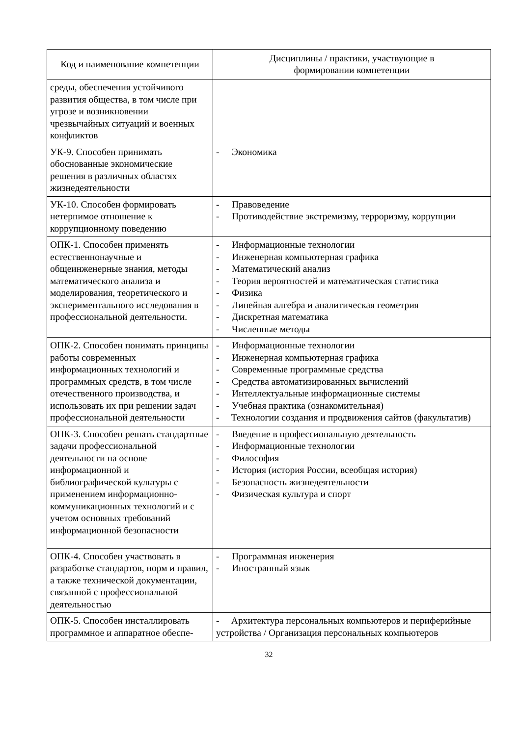| Код и наименование компетенции | Дисциплины / практики, участвующие в формировании компетенции |
| --- | --- |
| среды, обеспечения устойчивого развития общества, в том числе при угрозе и возникновении чрезвычайных ситуаций и военных конфликтов | |
| УК-9. Способен принимать обоснованные экономические решения в различных областях жизнедеятельности | - Экономика |
| УК-10. Способен формировать нетерпимое отношение к коррупционному поведению | - Правоведение - Противодействие экстремизму, терроризму, коррупции |
| ОПК-1. Способен применять естественнонаучные и общеинженерные знания, методы математического анализа и моделирования, теоретического и экспериментального исследования в профессиональной деятельности. | - Информационные технологии - Инженерная компьютерная графика - Математический анализ - Теория вероятностей и математическая статистика - Физика - Линейная алгебра и аналитическая геометрия - Дискретная математика - Численные методы |
| ОПК-2. Способен понимать принципы работы современных информационных технологий и программных средств, в том числе отечественного производства, и использовать их при решении задач профессиональной деятельности | - Информационные технологии - Инженерная компьютерная графика - Современные программные средства - Средства автоматизированных вычислений - Интеллектуальные информационные системы - Учебная практика (ознакомительная) - Технологии создания и продвижения сайтов (факультатив) |
| ОПК-3. Способен решать стандартные задачи профессиональной деятельности на основе информационной и библиографической культуры с применением информационно-коммуникационных технологий и с учетом основных требований информационной безопасности | - Введение в профессиональную деятельность - Информационные технологии - Философия - История (история России, всеобщая история) - Безопасность жизнедеятельности - Физическая культура и спорт |
| ОПК-4. Способен участвовать в разработке стандартов, норм и правил, а также технической документации, связанной с профессиональной деятельностью | - Программная инженерия - Иностранный язык |
| ОПК-5. Способен инсталлировать программное и аппаратное обеспе- | - Архитектура персональных компьютеров и периферийные устройства / Организация персональных компьютеров |
32